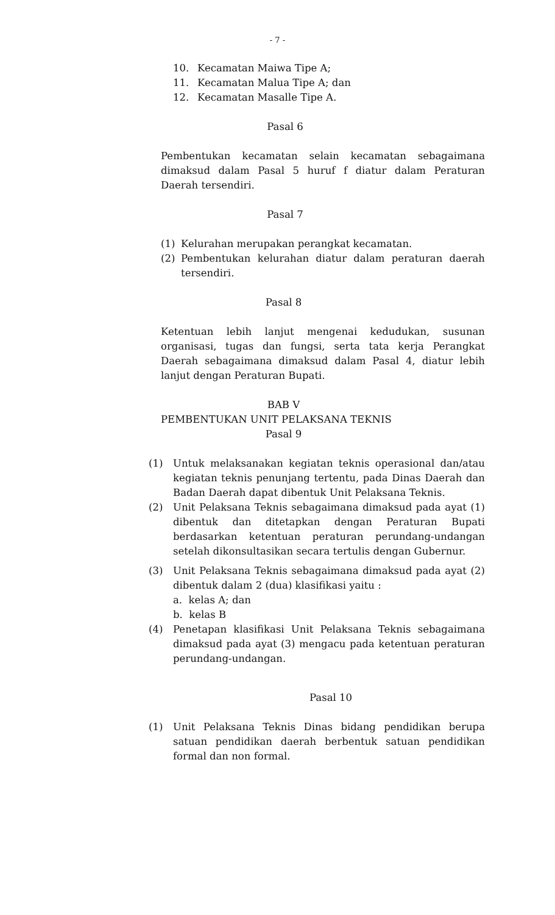- 7 -
10. Kecamatan Maiwa Tipe A;
11. Kecamatan Malua Tipe A; dan
12. Kecamatan Masalle Tipe A.
Pasal 6
Pembentukan kecamatan selain kecamatan sebagaimana dimaksud dalam Pasal 5 huruf f diatur dalam Peraturan Daerah tersendiri.
Pasal 7
(1) Kelurahan merupakan perangkat kecamatan.
(2) Pembentukan kelurahan diatur dalam peraturan daerah tersendiri.
Pasal 8
Ketentuan lebih lanjut mengenai kedudukan, susunan organisasi, tugas dan fungsi, serta tata kerja Perangkat Daerah sebagaimana dimaksud dalam Pasal 4, diatur lebih lanjut dengan Peraturan Bupati.
BAB V
PEMBENTUKAN UNIT PELAKSANA TEKNIS
Pasal 9
(1) Untuk melaksanakan kegiatan teknis operasional dan/atau kegiatan teknis penunjang tertentu, pada Dinas Daerah dan Badan Daerah dapat dibentuk Unit Pelaksana Teknis.
(2) Unit Pelaksana Teknis sebagaimana dimaksud pada ayat (1) dibentuk dan ditetapkan dengan Peraturan Bupati berdasarkan ketentuan peraturan perundang-undangan setelah dikonsultasikan secara tertulis dengan Gubernur.
(3) Unit Pelaksana Teknis sebagaimana dimaksud pada ayat (2) dibentuk dalam 2 (dua) klasifikasi yaitu :
a. kelas A; dan
b. kelas B
(4) Penetapan klasifikasi Unit Pelaksana Teknis sebagaimana dimaksud pada ayat (3) mengacu pada ketentuan peraturan perundang-undangan.
Pasal 10
(1) Unit Pelaksana Teknis Dinas bidang pendidikan berupa satuan pendidikan daerah berbentuk satuan pendidikan formal dan non formal.